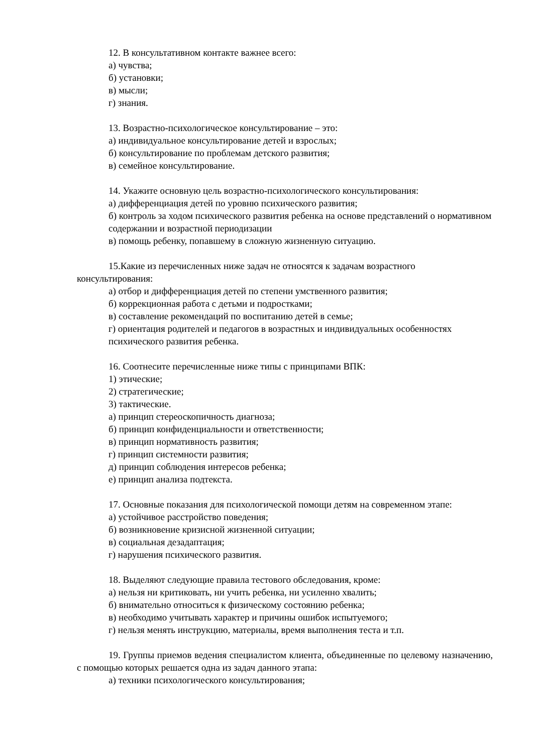12. В консультативном контакте важнее всего:
а) чувства;
б) установки;
в) мысли;
г) знания.
13. Возрастно-психологическое консультирование – это:
а) индивидуальное консультирование детей и взрослых;
б) консультирование по проблемам детского развития;
в) семейное консультирование.
14. Укажите основную цель возрастно-психологического консультирования:
а) дифференциация детей по уровню психического развития;
б) контроль за ходом психического развития ребенка на основе представлений о нормативном
содержании и возрастной периодизации
в) помощь ребенку, попавшему в сложную жизненную ситуацию.
15.Какие из перечисленных ниже задач не относятся к задачам возрастного консультирования:
а) отбор и дифференциация детей по степени умственного развития;
б) коррекционная работа с детьми и подростками;
в) составление рекомендаций по воспитанию детей в семье;
г) ориентация родителей и педагогов в возрастных и индивидуальных особенностях психического развития ребенка.
16. Соотнесите перечисленные ниже типы с принципами ВПК:
1) этические;
2) стратегические;
3) тактические.
а) принцип стереоскопичность диагноза;
б) принцип конфиденциальности и ответственности;
в) принцип нормативность развития;
г) принцип системности развития;
д) принцип соблюдения интересов ребенка;
е) принцип анализа подтекста.
17. Основные показания для психологической помощи детям на современном этапе:
а) устойчивое расстройство поведения;
б) возникновение кризисной жизненной ситуации;
в) социальная дезадаптация;
г) нарушения психического развития.
18. Выделяют следующие правила тестового обследования, кроме:
а) нельзя ни критиковать, ни учить ребенка, ни усиленно хвалить;
б) внимательно относиться к физическому состоянию ребенка;
в) необходимо учитывать характер и причины ошибок испытуемого;
г) нельзя менять инструкцию, материалы, время выполнения теста и т.п.
19. Группы приемов ведения специалистом клиента, объединенные по целевому назначению, с помощью которых решается одна из задач данного этапа:
а) техники психологического консультирования;